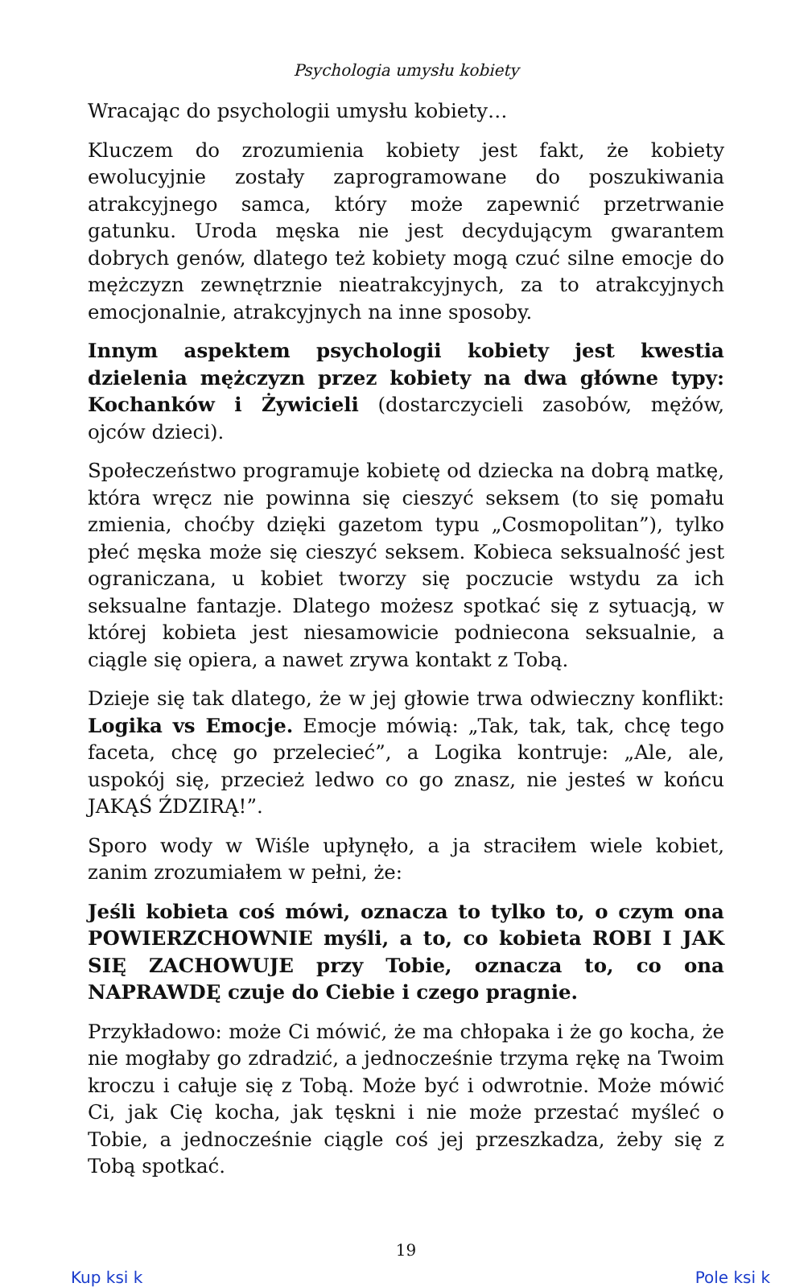Psychologia umysłu kobiety
Wracając do psychologii umysłu kobiety…
Kluczem do zrozumienia kobiety jest fakt, że kobiety ewolucyjnie zostały zaprogramowane do poszukiwania atrakcyjnego samca, który może zapewnić przetrwanie gatunku. Uroda męska nie jest decydującym gwarantem dobrych genów, dlatego też kobiety mogą czuć silne emocje do mężczyzn zewnętrznie nieatrakcyjnych, za to atrakcyjnych emocjonalnie, atrakcyjnych na inne sposoby.
Innym aspektem psychologii kobiety jest kwestia dzielenia mężczyzn przez kobiety na dwa główne typy: Kochanków i Żywicieli (dostarczycieli zasobów, mężów, ojców dzieci).
Społeczeństwo programuje kobietę od dziecka na dobrą matkę, która wręcz nie powinna się cieszyć seksem (to się pomału zmienia, choćby dzięki gazetom typu „Cosmopolitan”), tylko płeć męska może się cieszyć seksem. Kobieca seksualność jest ograniczana, u kobiet tworzy się poczucie wstydu za ich seksualne fantazje. Dlatego możesz spotkać się z sytuacją, w której kobieta jest niesamowicie podniecona seksualnie, a ciągle się opiera, a nawet zrywa kontakt z Tobą.
Dzieje się tak dlatego, że w jej głowie trwa odwieczny konflikt: Logika vs Emocje. Emocje mówią: „Tak, tak, tak, chcę tego faceta, chcę go przelecieć”, a Logika kontruje: „Ale, ale, uspokój się, przecież ledwo co go znasz, nie jesteś w końcu JAKĄŚ ŹDZIRĄ!”.
Sporo wody w Wiśle upłynęło, a ja straciłem wiele kobiet, zanim zrozumiałem w pełni, że:
Jeśli kobieta coś mówi, oznacza to tylko to, o czym ona POWIERZCHOWNIE myśli, a to, co kobieta ROBI I JAK SIĘ ZACHOWUJE przy Tobie, oznacza to, co ona NAPRAWDĘ czuje do Ciebie i czego pragnie.
Przykładowo: może Ci mówić, że ma chłopaka i że go kocha, że nie mogłaby go zdradzić, a jednocześnie trzyma rękę na Twoim kroczu i całuje się z Tobą. Może być i odwrotnie. Może mówić Ci, jak Cię kocha, jak tęskni i nie może przestać myśleć o Tobie, a jednocześnie ciągle coś jej przeszkadza, żeby się z Tobą spotkać.
19
Kup ksi k Pole ksi k